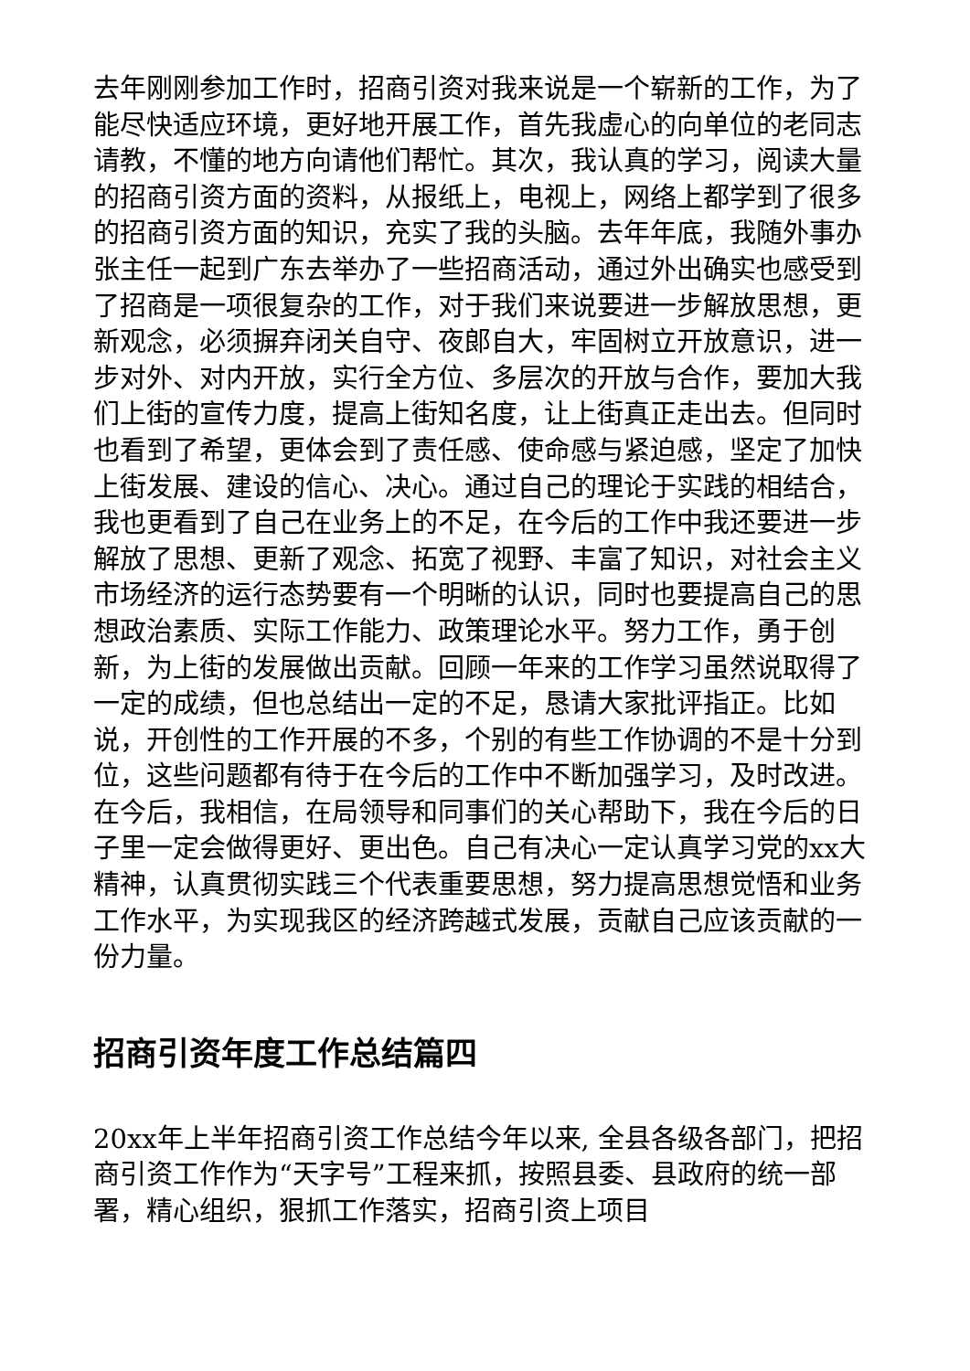去年刚刚参加工作时，招商引资对我来说是一个崭新的工作，为了能尽快适应环境，更好地开展工作，首先我虚心的向单位的老同志请教，不懂的地方向请他们帮忙。其次，我认真的学习，阅读大量的招商引资方面的资料，从报纸上，电视上，网络上都学到了很多的招商引资方面的知识，充实了我的头脑。去年年底，我随外事办张主任一起到广东去举办了一些招商活动，通过外出确实也感受到了招商是一项很复杂的工作，对于我们来说要进一步解放思想，更新观念，必须摒弃闭关自守、夜郎自大，牢固树立开放意识，进一步对外、对内开放，实行全方位、多层次的开放与合作，要加大我们上街的宣传力度，提高上街知名度，让上街真正走出去。但同时也看到了希望，更体会到了责任感、使命感与紧迫感，坚定了加快上街发展、建设的信心、决心。通过自己的理论于实践的相结合，我也更看到了自己在业务上的不足，在今后的工作中我还要进一步解放了思想、更新了观念、拓宽了视野、丰富了知识，对社会主义市场经济的运行态势要有一个明晰的认识，同时也要提高自己的思想政治素质、实际工作能力、政策理论水平。努力工作，勇于创新，为上街的发展做出贡献。回顾一年来的工作学习虽然说取得了一定的成绩，但也总结出一定的不足，恳请大家批评指正。比如说，开创性的工作开展的不多，个别的有些工作协调的不是十分到位，这些问题都有待于在今后的工作中不断加强学习，及时改进。在今后，我相信，在局领导和同事们的关心帮助下，我在今后的日子里一定会做得更好、更出色。自己有决心一定认真学习党的xx大精神，认真贯彻实践三个代表重要思想，努力提高思想觉悟和业务工作水平，为实现我区的经济跨越式发展，贡献自己应该贡献的一份力量。
招商引资年度工作总结篇四
20xx年上半年招商引资工作总结今年以来, 全县各级各部门，把招商引资工作作为“天字号”工程来抓，按照县委、县政府的统一部署，精心组织，狠抓工作落实，招商引资上项目